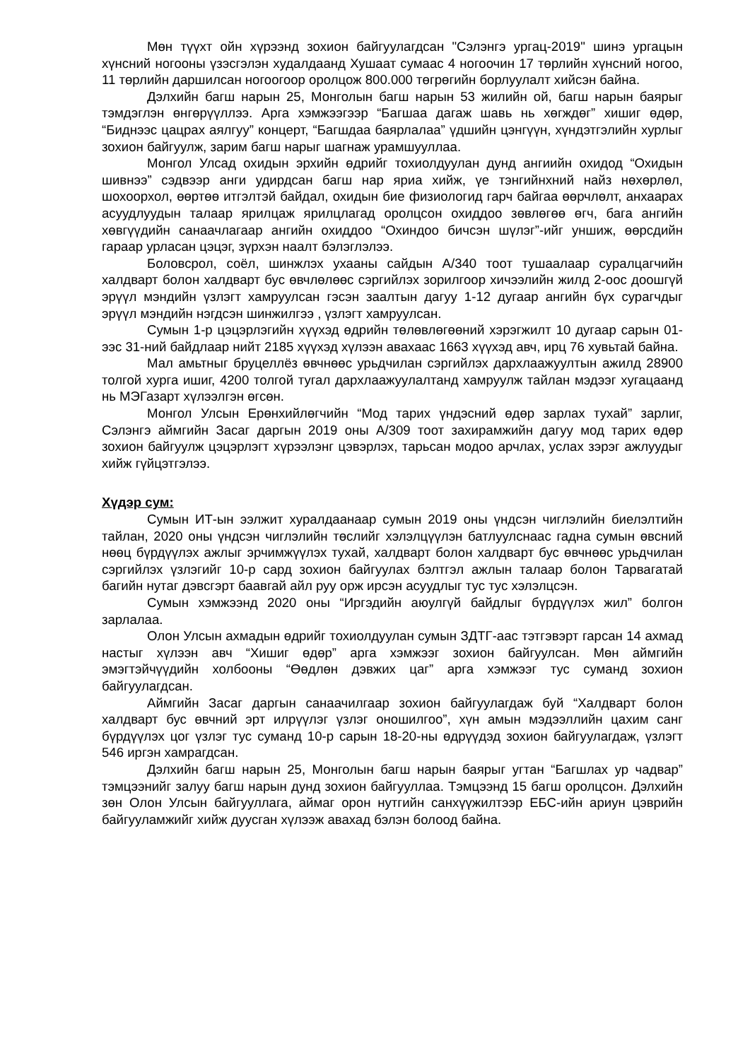Мөн түүхт ойн хүрээнд зохион байгуулагдсан "Сэлэнгэ ургац-2019" шинэ ургацын хүнсний ногооны үзэсгэлэн худалдаанд Хушаат сумаас 4 ногоочин 17 төрлийн хүнсний ногоо, 11 төрлийн даршилсан ногоогоор оролцож 800.000 төгрөгийн борлуулалт хийсэн байна.
Дэлхийн багш нарын 25, Монголын багш нарын 53 жилийн ой, багш нарын баярыг тэмдэглэн өнгөрүүллээ. Арга хэмжээгээр “Багшаа дагаж шавь нь хөгждөг” хишиг өдөр, “Биднээс цацрах аялгуу” концерт, “Багшдаа баярлалаа” үдшийн цэнгүүн, хүндэтгэлийн хурлыг зохион байгуулж, зарим багш нарыг шагнаж урамшууллаа.
Монгол Улсад охидын эрхийн өдрийг тохиолдуулан дунд ангиийн охидод “Охидын шивнээ” сэдвээр анги удирдсан багш нар яриа хийж, үе тэнгийнхний найз нөхөрлөл, шохоорхол, өөртөө итгэлтэй байдал, охидын бие физиологид гарч байгаа өөрчлөлт, анхаарах асуудлуудын талаар ярилцаж ярилцлагад оролцсон охиддоо зөвлөгөө өгч, бага ангийн хөвгүүдийн санаачлагаар ангийн охиддоо “Охиндоо бичсэн шүлэг”-ийг уншиж, өөрсдийн гараар урласан цэцэг, зүрхэн наалт бэлэглэлээ.
Боловсрол, соёл, шинжлэх ухааны сайдын А/340 тоот тушаалаар суралцагчийн халдварт болон халдварт бус өвчлөлөөс сэргийлэх зорилгоор хичээлийн жилд 2-оос доошгүй эрүүл мэндийн үзлэгт хамруулсан гэсэн заалтын дагуу 1-12 дугаар ангийн бүх сурагчдыг эрүүл мэндийн нэгдсэн шинжилгээ , үзлэгт хамруулсан.
Сумын 1-р цэцэрлэгийн хүүхэд өдрийн төлөвлөгөөний хэрэгжилт 10 дугаар сарын 01-ээс 31-ний байдлаар нийт 2185 хүүхэд хүлээн авахаас 1663 хүүхэд авч, ирц 76 хувьтай байна.
Мал амьтныг бруцеллёз өвчнөөс урьдчилан сэргийлэх дархлаажуултын ажилд 28900 толгой хурга ишиг, 4200 толгой тугал дархлаажуулалтанд хамруулж тайлан мэдээг хугацаанд нь МЭГазарт хүлээлгэн өгсөн.
Монгол Улсын Ерөнхийлөгчийн “Мод тарих үндэсний өдөр зарлах тухай” зарлиг, Сэлэнгэ аймгийн Засаг даргын 2019 оны А/309 тоот захирамжийн дагуу мод тарих өдөр зохион байгуулж цэцэрлэгт хүрээлэнг цэвэрлэх, тарьсан модоо арчлах, услах зэрэг ажлуудыг хийж гүйцэтгэлээ.
Хүдэр сум:
Сумын ИТ-ын ээлжит хуралдаанаар сумын 2019 оны үндсэн чиглэлийн биелэлтийн тайлан, 2020 оны үндсэн чиглэлийн төслийг хэлэлцүүлэн батлуулснаас гадна сумын өвсний нөөц бүрдүүлэх ажлыг эрчимжүүлэх тухай, халдварт болон халдварт бус өвчнөөс урьдчилан сэргийлэх үзлэгийг 10-р сард зохион байгуулах бэлтгэл ажлын талаар болон Тарвагатай багийн нутаг дэвсгэрт баавгай айл руу орж ирсэн асуудлыг тус тус хэлэлцсэн.
Сумын хэмжээнд 2020 оны “Иргэдийн аюулгүй байдлыг бүрдүүлэх жил” болгон зарлалаа.
Олон Улсын ахмадын өдрийг тохиолдуулан сумын ЗДТГ-аас тэтгэвэрт гарсан 14 ахмад настыг хүлээн авч “Хишиг өдөр” арга хэмжээг зохион байгуулсан. Мөн аймгийн эмэгтэйчүүдийн холбооны “Өөдлөн дэвжих цаг” арга хэмжээг тус суманд зохион байгуулагдсан.
Аймгийн Засаг даргын санаачилгаар зохион байгуулагдаж буй “Халдварт болон халдварт бус өвчний эрт илрүүлэг үзлэг оношилгоо”, хүн амын мэдээллийн цахим санг бүрдүүлэх цог үзлэг тус суманд 10-р сарын 18-20-ны өдрүүдэд зохион байгуулагдаж, үзлэгт 546 иргэн хамрагдсан.
Дэлхийн багш нарын 25, Монголын багш нарын баярыг угтан “Багшлах ур чадвар” тэмцээнийг залуу багш нарын дунд зохион байгууллаа. Тэмцээнд 15 багш оролцсон. Дэлхийн зөн Олон Улсын байгууллага, аймаг орон нутгийн санхүүжилтээр ЕБС-ийн ариун цэврийн байгууламжийг хийж дуусган хүлээж авахад бэлэн болоод байна.